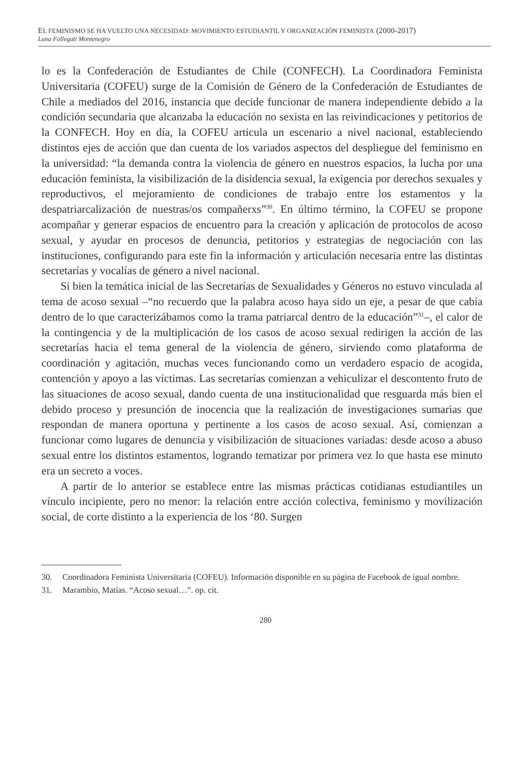EL FEMINISMO SE HA VUELTO UNA NECESIDAD: MOVIMIENTO ESTUDIANTIL Y ORGANIZACIÓN FEMINISTA (2000-2017)
Luna Follegati Montenegro
lo es la Confederación de Estudiantes de Chile (CONFECH). La Coordinadora Feminista Universitaria (COFEU) surge de la Comisión de Género de la Confederación de Estudiantes de Chile a mediados del 2016, instancia que decide funcionar de manera independiente debido a la condición secundaria que alcanzaba la educación no sexista en las reivindicaciones y petitorios de la CONFECH. Hoy en día, la COFEU articula un escenario a nivel nacional, estableciendo distintos ejes de acción que dan cuenta de los variados aspectos del despliegue del feminismo en la universidad: “la demanda contra la violencia de género en nuestros espacios, la lucha por una educación feminista, la visibilización de la disidencia sexual, la exigencia por derechos sexuales y reproductivos, el mejoramiento de condiciones de trabajo entre los estamentos y la despatriarcalización de nuestras/os compañerxs”<sup>30</sup>. En último término, la COFEU se propone acompañar y generar espacios de encuentro para la creación y aplicación de protocolos de acoso sexual, y ayudar en procesos de denuncia, petitorios y estrategias de negociación con las instituciones, configurando para este fin la información y articulación necesaria entre las distintas secretarías y vocalías de género a nivel nacional.
Si bien la temática inicial de las Secretarías de Sexualidades y Géneros no estuvo vinculada al tema de acoso sexual –“no recuerdo que la palabra acoso haya sido un eje, a pesar de que cabía dentro de lo que caracterizábamos como la trama patriarcal dentro de la educación”<sup>31</sup>–, el calor de la contingencia y de la multiplicación de los casos de acoso sexual redirigen la acción de las secretarías hacia el tema general de la violencia de género, sirviendo como plataforma de coordinación y agitación, muchas veces funcionando como un verdadero espacio de acogida, contención y apoyo a las víctimas. Las secretarías comienzan a vehiculizar el descontento fruto de las situaciones de acoso sexual, dando cuenta de una institucionalidad que resguarda más bien el debido proceso y presunción de inocencia que la realización de investigaciones sumarias que respondan de manera oportuna y pertinente a los casos de acoso sexual. Así, comienzan a funcionar como lugares de denuncia y visibilización de situaciones variadas: desde acoso a abuso sexual entre los distintos estamentos, logrando tematizar por primera vez lo que hasta ese minuto era un secreto a voces.
A partir de lo anterior se establece entre las mismas prácticas cotidianas estudiantiles un vínculo incipiente, pero no menor: la relación entre acción colectiva, feminismo y movilización social, de corte distinto a la experiencia de los ‘80. Surgen
30. Coordinadora Feminista Universitaria (COFEU). Información disponible en su página de Facebook de igual nombre.
31. Marambio, Matías. “Acoso sexual…”. op. cit.
280